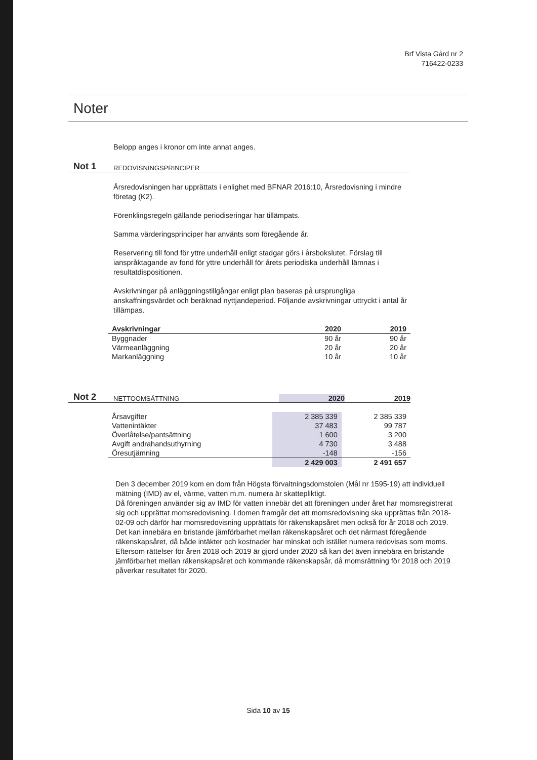Brf Vista Gård nr 2
716422-0233
Noter
Belopp anges i kronor om inte annat anges.
Not 1 REDOVISNINGSPRINCIPER
Årsredovisningen har upprättats i enlighet med BFNAR 2016:10, Årsredovisning i mindre företag (K2).
Förenklingsregeln gällande periodiseringar har tillämpats.
Samma värderingsprinciper har använts som föregående år.
Reservering till fond för yttre underhåll enligt stadgar görs i årsbokslutet. Förslag till ianspråktagande av fond för yttre underhåll för årets periodiska underhåll lämnas i resultatdispositionen.
Avskrivningar på anläggningstillgångar enligt plan baseras på ursprungliga anskaffningsvärdet och beräknad nyttjandeperiod. Följande avskrivningar uttryckt i antal år tillämpas.
| Avskrivningar | 2020 | 2019 |
| --- | --- | --- |
| Byggnader | 90 år | 90 år |
| Värmeanläggning | 20 år | 20 år |
| Markanläggning | 10 år | 10 år |
Not 2 NETTOOMSÄTTNING 2020 2019
| Årsavgifter | 2 385 339 | 2 385 339 |
| Vattenintäkter | 37 483 | 99 787 |
| Överlåtelse/pantsättning | 1 600 | 3 200 |
| Avgift andrahandsuthyrning | 4 730 | 3 488 |
| Öresutjämning | -148 | -156 |
| | 2 429 003 | 2 491 657 |
Den 3 december 2019 kom en dom från Högsta förvaltningsdomstolen (Mål nr 1595-19) att individuell mätning (IMD) av el, värme, vatten m.m. numera är skattepliktigt.
Då föreningen använder sig av IMD för vatten innebär det att föreningen under året har momsregistrerat sig och upprättat momsredovisning. I domen framgår det att momsredovisning ska upprättas från 2018-02-09 och därför har momsredovisning upprättats för räkenskapsåret men också för år 2018 och 2019. Det kan innebära en bristande jämförbarhet mellan räkenskapsåret och det närmast föregående räkenskapsåret, då både intäkter och kostnader har minskat och istället numera redovisas som moms. Eftersom rättelser för åren 2018 och 2019 är gjord under 2020 så kan det även innebära en bristande jämförbarhet mellan räkenskapsåret och kommande räkenskapsår, då momsrättning för 2018 och 2019 påverkar resultatet för 2020.
Sida 10 av 15